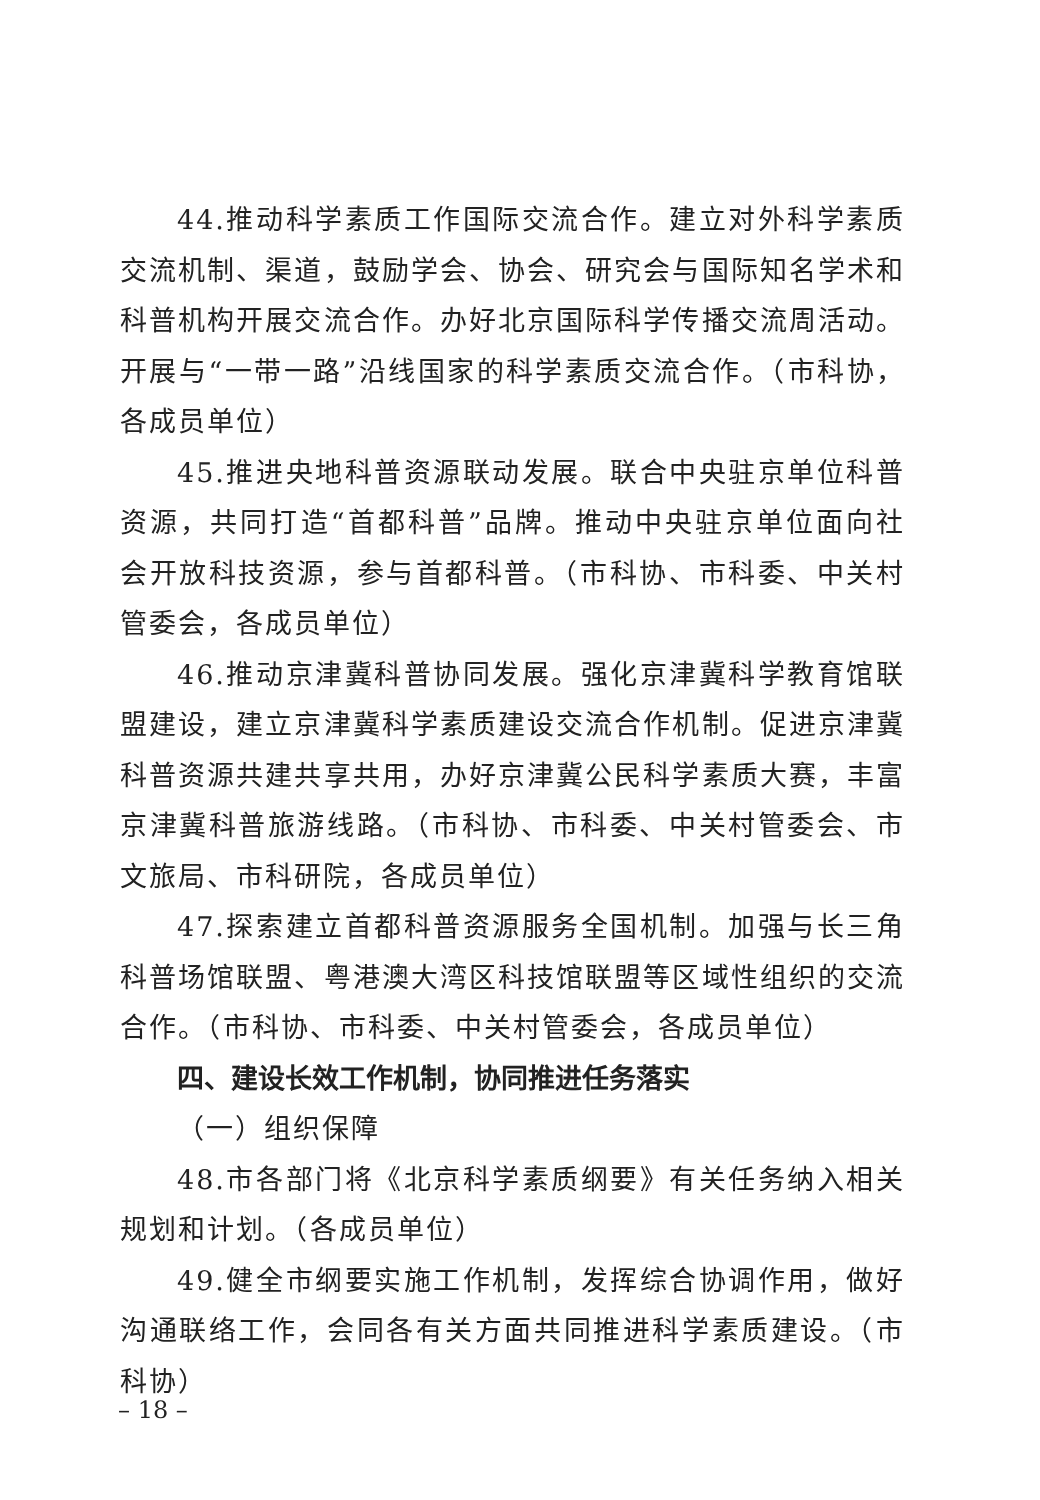44.推动科学素质工作国际交流合作。建立对外科学素质交流机制、渠道，鼓励学会、协会、研究会与国际知名学术和科普机构开展交流合作。办好北京国际科学传播交流周活动。开展与“一带一路”沿线国家的科学素质交流合作。（市科协，各成员单位）
45.推进央地科普资源联动发展。联合中央驻京单位科普资源，共同打造“首都科普”品牌。推动中央驻京单位面向社会开放科技资源，参与首都科普。（市科协、市科委、中关村管委会，各成员单位）
46.推动京津冀科普协同发展。强化京津冀科学教育馆联盟建设，建立京津冀科学素质建设交流合作机制。促进京津冀科普资源共建共享共用，办好京津冀公民科学素质大赛，丰富京津冀科普旅游线路。（市科协、市科委、中关村管委会、市文旅局、市科研院，各成员单位）
47.探索建立首都科普资源服务全国机制。加强与长三角科普场馆联盟、粤港澳大湾区科技馆联盟等区域性组织的交流合作。（市科协、市科委、中关村管委会，各成员单位）
四、建设长效工作机制，协同推进任务落实
（一）组织保障
48.市各部门将《北京科学素质纲要》有关任务纳入相关规划和计划。（各成员单位）
49.健全市纲要实施工作机制，发挥综合协调作用，做好沟通联络工作，会同各有关方面共同推进科学素质建设。（市科协）
– 18 –